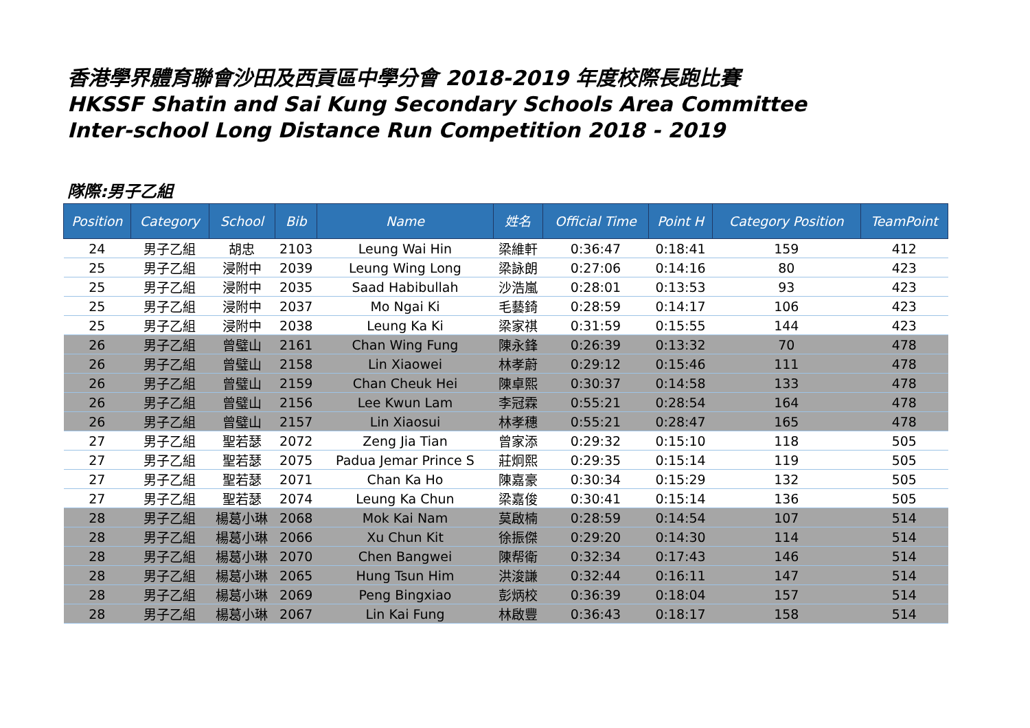香港學界體育聯會沙田及西貢區中學分會 2018-2019 年度校際長跑比賽
HKSSF Shatin and Sai Kung Secondary Schools Area Committee
Inter-school Long Distance Run Competition 2018 - 2019
隊際:男子乙組
| Position | Category | School | Bib | Name | 姓名 | Official Time | Point H | Category Position | TeamPoint |
| --- | --- | --- | --- | --- | --- | --- | --- | --- | --- |
| 24 | 男子乙組 | 胡忠 | 2103 | Leung Wai Hin | 梁維軒 | 0:36:47 | 0:18:41 | 159 | 412 |
| 25 | 男子乙組 | 浸附中 | 2039 | Leung Wing Long | 梁詠朗 | 0:27:06 | 0:14:16 | 80 | 423 |
| 25 | 男子乙組 | 浸附中 | 2035 | Saad Habibullah | 沙浩嵐 | 0:28:01 | 0:13:53 | 93 | 423 |
| 25 | 男子乙組 | 浸附中 | 2037 | Mo Ngai Ki | 毛藝錡 | 0:28:59 | 0:14:17 | 106 | 423 |
| 25 | 男子乙組 | 浸附中 | 2038 | Leung Ka Ki | 梁家祺 | 0:31:59 | 0:15:55 | 144 | 423 |
| 26 | 男子乙組 | 曾璧山 | 2161 | Chan Wing Fung | 陳永鋒 | 0:26:39 | 0:13:32 | 70 | 478 |
| 26 | 男子乙組 | 曾璧山 | 2158 | Lin Xiaowei | 林孝蔚 | 0:29:12 | 0:15:46 | 111 | 478 |
| 26 | 男子乙組 | 曾璧山 | 2159 | Chan Cheuk Hei | 陳卓熙 | 0:30:37 | 0:14:58 | 133 | 478 |
| 26 | 男子乙組 | 曾璧山 | 2156 | Lee Kwun Lam | 李冠霖 | 0:55:21 | 0:28:54 | 164 | 478 |
| 26 | 男子乙組 | 曾璧山 | 2157 | Lin Xiaosui | 林孝穗 | 0:55:21 | 0:28:47 | 165 | 478 |
| 27 | 男子乙組 | 聖若瑟 | 2072 | Zeng Jia Tian | 曾家添 | 0:29:32 | 0:15:10 | 118 | 505 |
| 27 | 男子乙組 | 聖若瑟 | 2075 | Padua Jemar Prince S | 莊炯熙 | 0:29:35 | 0:15:14 | 119 | 505 |
| 27 | 男子乙組 | 聖若瑟 | 2071 | Chan Ka Ho | 陳嘉豪 | 0:30:34 | 0:15:29 | 132 | 505 |
| 27 | 男子乙組 | 聖若瑟 | 2074 | Leung Ka Chun | 梁嘉俊 | 0:30:41 | 0:15:14 | 136 | 505 |
| 28 | 男子乙組 | 楊葛小琳 | 2068 | Mok Kai Nam | 莫啟楠 | 0:28:59 | 0:14:54 | 107 | 514 |
| 28 | 男子乙組 | 楊葛小琳 | 2066 | Xu Chun Kit | 徐振傑 | 0:29:20 | 0:14:30 | 114 | 514 |
| 28 | 男子乙組 | 楊葛小琳 | 2070 | Chen Bangwei | 陳帮衛 | 0:32:34 | 0:17:43 | 146 | 514 |
| 28 | 男子乙組 | 楊葛小琳 | 2065 | Hung Tsun Him | 洪浚謙 | 0:32:44 | 0:16:11 | 147 | 514 |
| 28 | 男子乙組 | 楊葛小琳 | 2069 | Peng Bingxiao | 彭炳校 | 0:36:39 | 0:18:04 | 157 | 514 |
| 28 | 男子乙組 | 楊葛小琳 | 2067 | Lin Kai Fung | 林啟豐 | 0:36:43 | 0:18:17 | 158 | 514 |